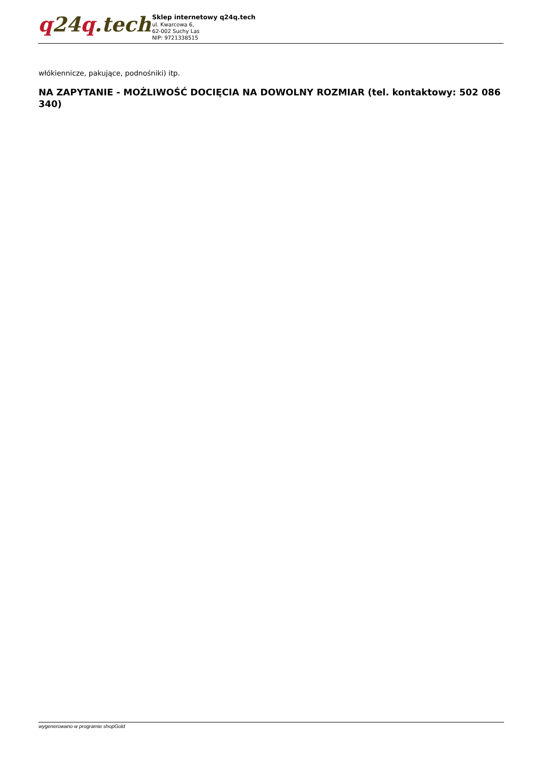q24q.tech
Sklep internetowy q24q.tech
ul. Kwarcowa 6,
62-002 Suchy Las
NIP: 9721338515
włókiennicze, pakujące, podnośniki) itp.
NA ZAPYTANIE - MOŻLIWOŚĆ DOCIĘCIA NA DOWOLNY ROZMIAR (tel. kontaktowy: 502 086 340)
wygenerowano w programie shopGold